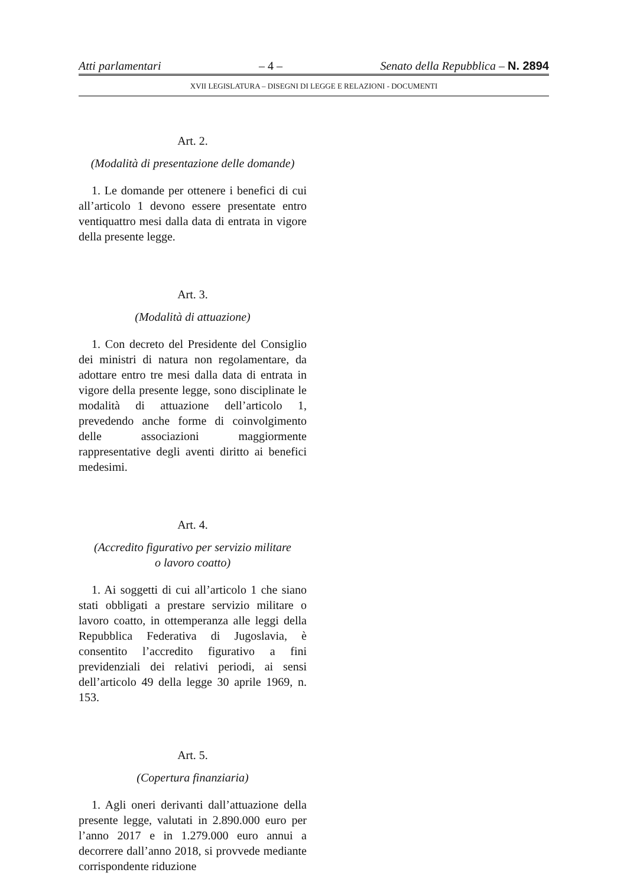Atti parlamentari – 4 – Senato della Repubblica – N. 2894
XVII LEGISLATURA – DISEGNI DI LEGGE E RELAZIONI - DOCUMENTI
Art. 2.
(Modalità di presentazione delle domande)
1. Le domande per ottenere i benefici di cui all’articolo 1 devono essere presentate entro ventiquattro mesi dalla data di entrata in vigore della presente legge.
Art. 3.
(Modalità di attuazione)
1. Con decreto del Presidente del Consiglio dei ministri di natura non regolamentare, da adottare entro tre mesi dalla data di entrata in vigore della presente legge, sono disciplinate le modalità di attuazione dell’articolo 1, prevedendo anche forme di coinvolgimento delle associazioni maggiormente rappresentative degli aventi diritto ai benefici medesimi.
Art. 4.
(Accredito figurativo per servizio militare
o lavoro coatto)
1. Ai soggetti di cui all’articolo 1 che siano stati obbligati a prestare servizio militare o lavoro coatto, in ottemperanza alle leggi della Repubblica Federativa di Jugoslavia, è consentito l’accredito figurativo a fini previdenziali dei relativi periodi, ai sensi dell’articolo 49 della legge 30 aprile 1969, n. 153.
Art. 5.
(Copertura finanziaria)
1. Agli oneri derivanti dall’attuazione della presente legge, valutati in 2.890.000 euro per l’anno 2017 e in 1.279.000 euro annui a decorrere dall’anno 2018, si provvede mediante corrispondente riduzione